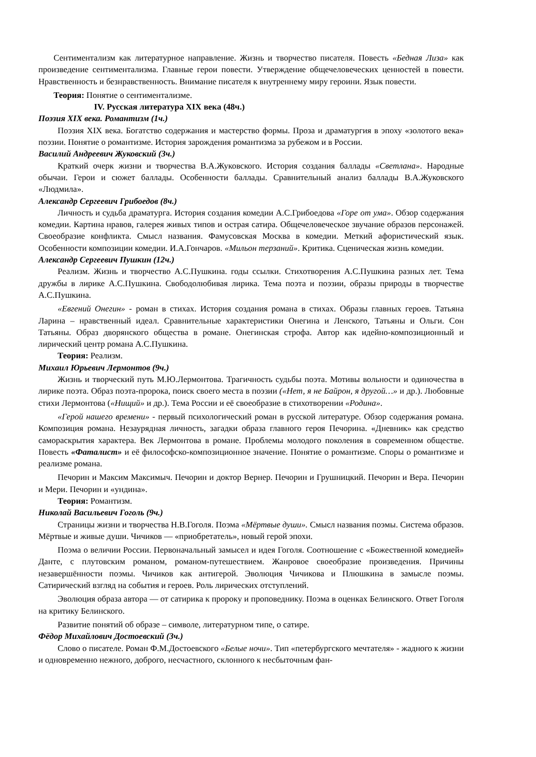Сентиментализм как литературное направление. Жизнь и творчество писателя. Повесть «Бедная Лиза» как произведение сентиментализма. Главные герои повести. Утверждение общечеловеческих ценностей в повести. Нравственность и безнравственность. Внимание писателя к внутреннему миру героини. Язык повести.
Теория: Понятие о сентиментализме.
IV. Русская литература XIX века (48ч.)
Поэзия XIX века. Романтизм (1ч.)
Поэзия XIX века. Богатство содержания и мастерство формы. Проза и драматургия в эпоху «золотого века» поэзии. Понятие о романтизме. История зарождения романтизма за рубежом и в России.
Василий Андреевич Жуковский (3ч.)
Краткий очерк жизни и творчества В.А.Жуковского. История создания баллады «Светлана». Народные обычаи. Герои и сюжет баллады. Особенности баллады. Сравнительный анализ баллады В.А.Жуковского «Людмила».
Александр Сергеевич Грибоедов (8ч.)
Личность и судьба драматурга. История создания комедии А.С.Грибоедова «Горе от ума». Обзор содержания комедии. Картина нравов, галерея живых типов и острая сатира. Общечеловеческое звучание образов персонажей. Своеобразие конфликта. Смысл названия. Фамусовская Москва в комедии. Меткий афористический язык. Особенности композиции комедии. И.А.Гончаров. «Мильон терзаний». Критика. Сценическая жизнь комедии.
Александр Сергеевич Пушкин (12ч.)
Реализм. Жизнь и творчество А.С.Пушкина. годы ссылки. Стихотворения А.С.Пушкина разных лет. Тема дружбы в лирике А.С.Пушкина. Свободолюбивая лирика. Тема поэта и поэзии, образы природы в творчестве А.С.Пушкина.
«Евгений Онегин» - роман в стихах. История создания романа в стихах. Образы главных героев. Татьяна Ларина – нравственный идеал. Сравнительные характеристики Онегина и Ленского, Татьяны и Ольги. Сон Татьяны. Образ дворянского общества в романе. Онегинская строфа. Автор как идейно-композиционный и лирический центр романа А.С.Пушкина.
Теория: Реализм.
Михаил Юрьевич Лермонтов (9ч.)
Жизнь и творческий путь М.Ю.Лермонтова. Трагичность судьбы поэта. Мотивы вольности и одиночества в лирике поэта. Образ поэта-пророка, поиск своего места в поэзии («Нет, я не Байрон, я другой…» и др.). Любовные стихи Лермонтова («Нищий» и др.). Тема России и её своеобразие в стихотворении «Родина».
«Герой нашего времени» - первый психологический роман в русской литературе. Обзор содержания романа. Композиция романа. Незаурядная личность, загадки образа главного героя Печорина. «Дневник» как средство самораскрытия характера. Век Лермонтова в романе. Проблемы молодого поколения в современном обществе. Повесть «Фаталист» и её философско-композиционное значение. Понятие о романтизме. Споры о романтизме и реализме романа.
Печорин и Максим Максимыч. Печорин и доктор Вернер. Печорин и Грушницкий. Печорин и Вера. Печорин и Мери. Печорин и «ундина».
Теория: Романтизм.
Николай Васильевич Гоголь (9ч.)
Страницы жизни и творчества Н.В.Гоголя. Поэма «Мёртвые души». Смысл названия поэмы. Система образов. Мёртвые и живые души. Чичиков — «приобретатель», новый герой эпохи.
Поэма о величии России. Первоначальный замысел и идея Гоголя. Соотношение с «Божественной комедией» Данте, с плутовским романом, романом-путешествием. Жанровое своеобразие произведения. Причины незавершённости поэмы. Чичиков как антигерой. Эволюция Чичикова и Плюшкина в замысле поэмы. Сатирический взгляд на события и героев. Роль лирических отступлений.
Эволюция образа автора — от сатирика к пророку и проповеднику. Поэма в оценках Белинского. Ответ Гоголя на критику Белинского.
Развитие понятий об образе – символе, литературном типе, о сатире.
Фёдор Михайлович Достоевский (3ч.)
Слово о писателе. Роман Ф.М.Достоевского «Белые ночи». Тип «петербургского мечтателя» - жадного к жизни и одновременно нежного, доброго, несчастного, склонного к несбыточным фан-